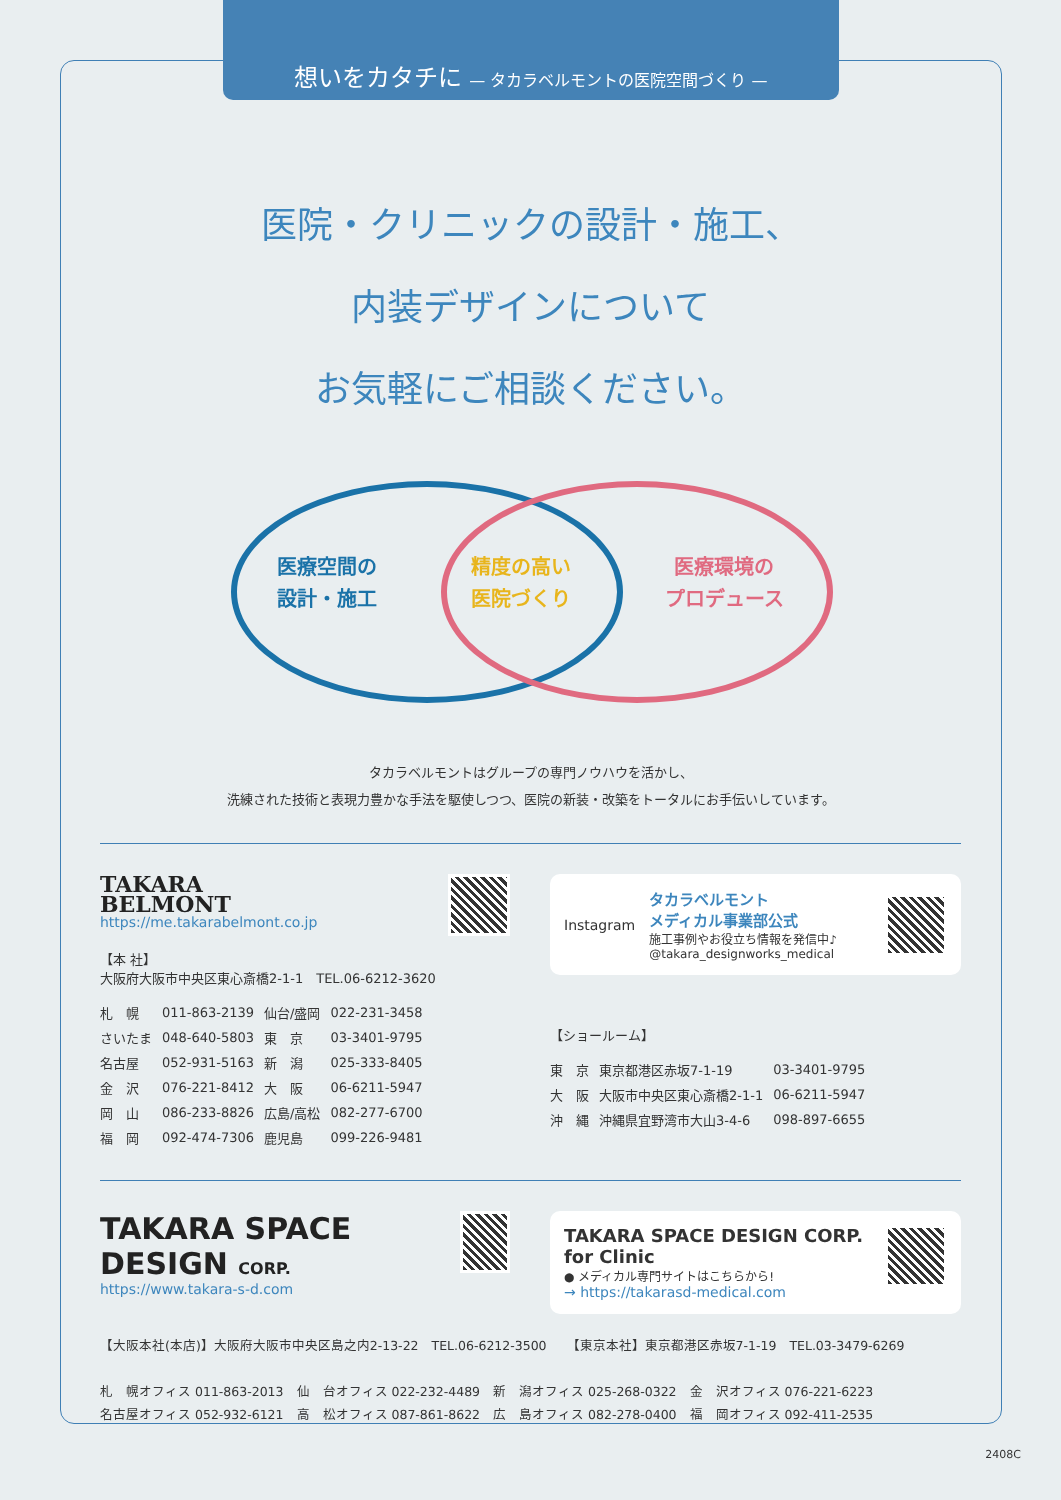想いをカタチに — タカラベルモントの医院空間づくり —
医院・クリニックの設計・施工、
内装デザインについて
お気軽にご相談ください。
医療空間の
設計・施工
精度の高い
医院づくり
医療環境の
プロデュース
タカラベルモントはグループの専門ノウハウを活かし、
洗練された技術と表現力豊かな手法を駆使しつつ、医院の新装・改築をトータルにお手伝いしています。
TAKARA
BELMONT
https://me.takarabelmont.co.jp
【本 社】
大阪府大阪市中央区東心斎橋2-1-1　TEL.06-6212-3620
| 札 幌 | 011-863-2139 | 仙台/盛岡 | 022-231-3458 |
| さいたま | 048-640-5803 | 東 京 | 03-3401-9795 |
| 名古屋 | 052-931-5163 | 新 潟 | 025-333-8405 |
| 金 沢 | 076-221-8412 | 大 阪 | 06-6211-5947 |
| 岡 山 | 086-233-8826 | 広島/高松 | 082-277-6700 |
| 福 岡 | 092-474-7306 | 鹿児島 | 099-226-9481 |
Instagram
タカラベルモント
メディカル事業部公式
施工事例やお役立ち情報を発信中♪
@takara_designworks_medical
【ショールーム】
| 東 京 | 東京都港区赤坂7-1-19 | 03-3401-9795 |
| 大 阪 | 大阪市中央区東心斎橋2-1-1 | 06-6211-5947 |
| 沖 縄 | 沖縄県宜野湾市大山3-4-6 | 098-897-6655 |
TAKARA SPACE DESIGN CORP.
https://www.takara-s-d.com
TAKARA SPACE DESIGN CORP. for Clinic
● メディカル専門サイトはこちらから!
→ https://takarasd-medical.com
【大阪本社(本店)】大阪府大阪市中央区島之内2-13-22　TEL.06-6212-3500　　【東京本社】東京都港区赤坂7-1-19　TEL.03-3479-6269
札　幌オフィス 011-863-2013　仙　台オフィス 022-232-4489　新　潟オフィス 025-268-0322　金　沢オフィス 076-221-6223
名古屋オフィス 052-932-6121　高　松オフィス 087-861-8622　広　島オフィス 082-278-0400　福　岡オフィス 092-411-2535
2408C